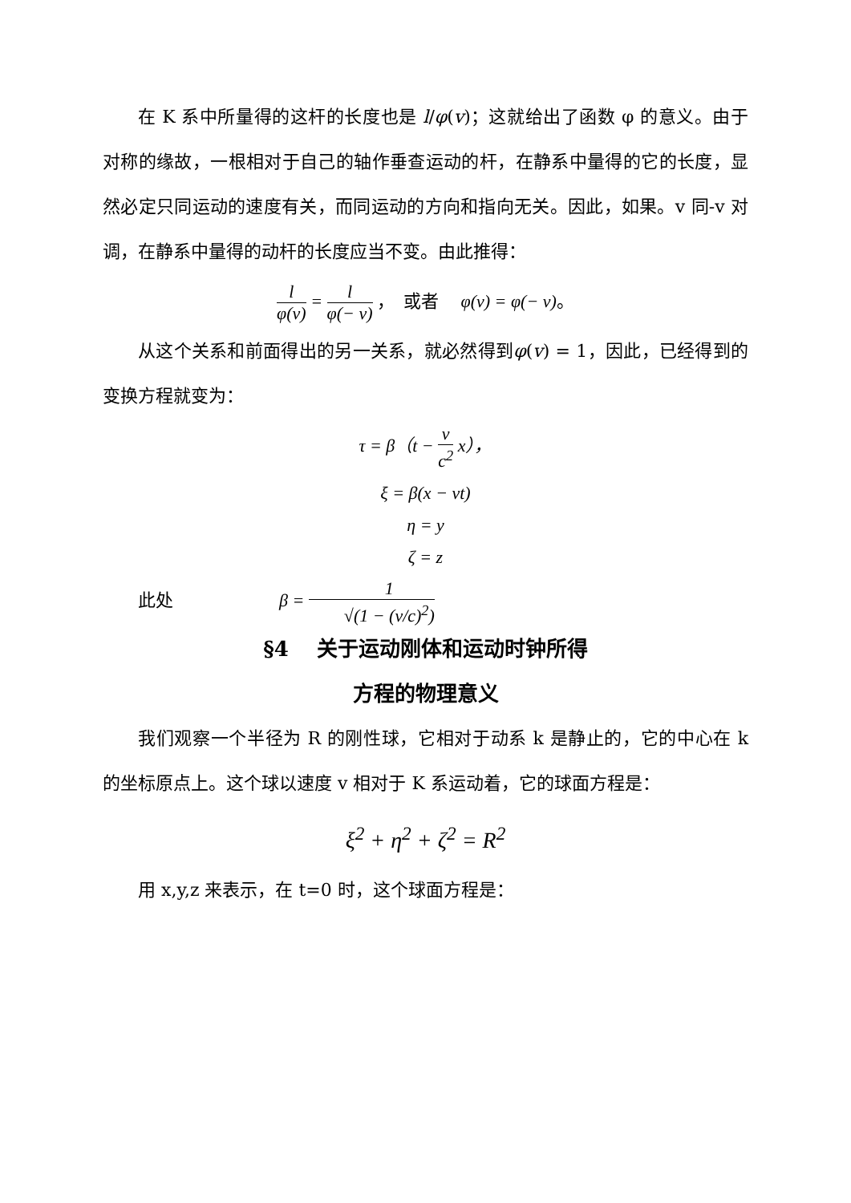在 K 系中所量得的这杆的长度也是 l/φ(v)；这就给出了函数 φ 的意义。由于对称的缘故，一根相对于自己的轴作垂查运动的杆，在静系中量得的它的长度，显然必定只同运动的速度有关，而同运动的方向和指向无关。因此，如果。v 同-v 对调，在静系中量得的动杆的长度应当不变。由此推得：
l φ(v) = l φ(− v) ，　或者　 φ(v) = φ(− v)。
从这个关系和前面得出的另一关系，就必然得到φ(v) = 1，因此，已经得到的变换方程就变为：
τ = β（t − v c<sup>2</sup> x），
ξ = β(x − vt)
η = y
ζ = z
此处　　　　　　β = 1 √(1 − (v/c)<sup>2</sup>)
§4　 关于运动刚体和运动时钟所得
方程的物理意义
我们观察一个半径为 R 的刚性球，它相对于动系 k 是静止的，它的中心在 k 的坐标原点上。这个球以速度 v 相对于 K 系运动着，它的球面方程是：
ξ<sup>2</sup> + η<sup>2</sup> + ζ<sup>2</sup> = R<sup>2</sup>
用 x,y,z 来表示，在 t=0 时，这个球面方程是：